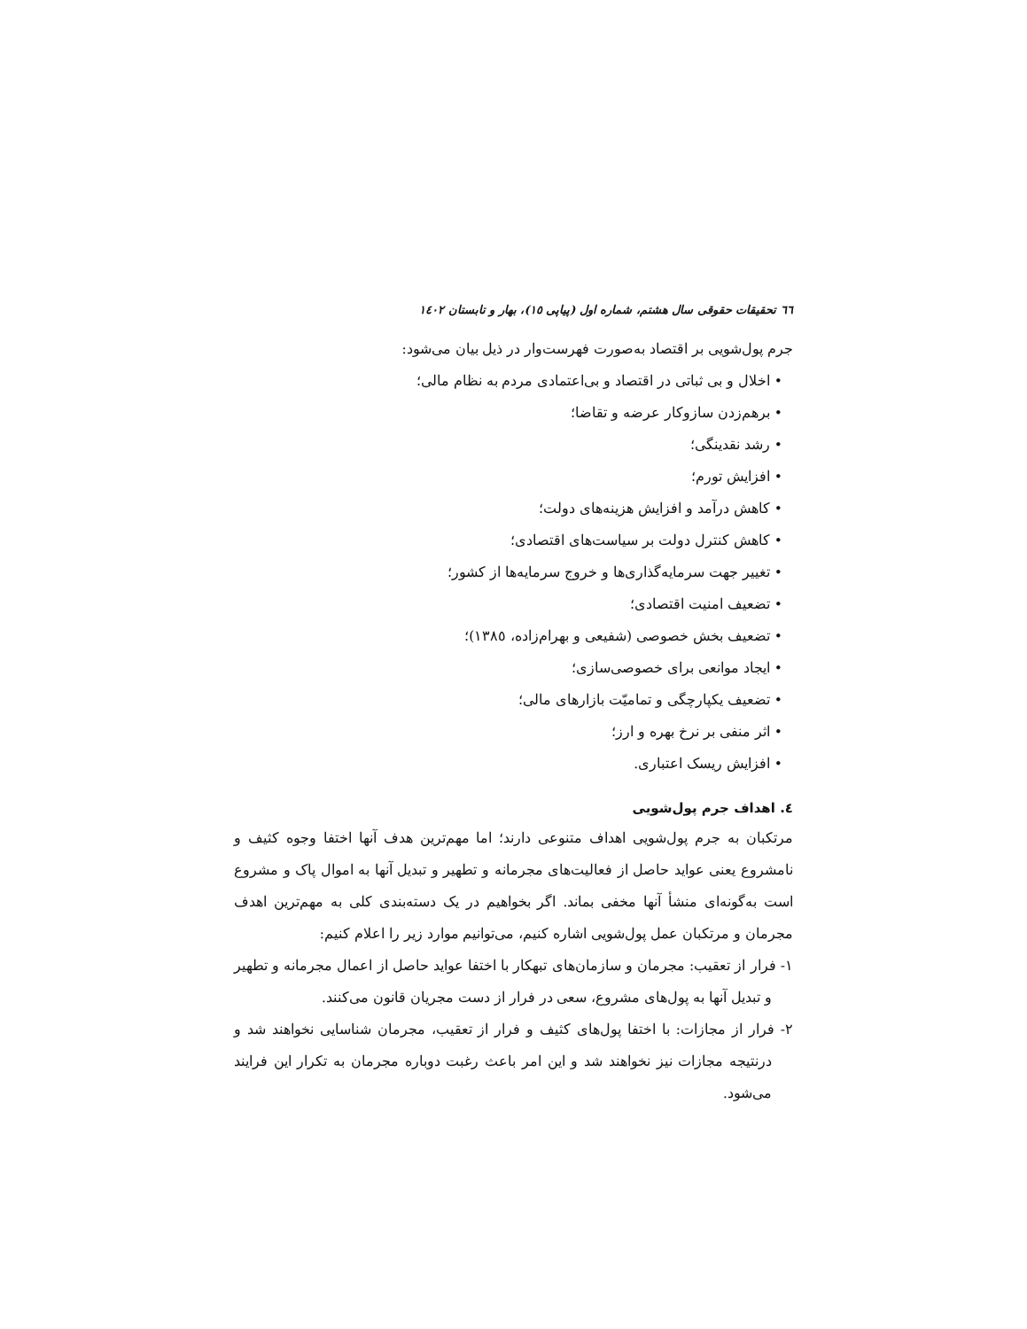٦٦ تحقیقات حقوقی سال هشتم، شماره اول (پیاپی ١٥)، بهار و تابستان ١٤٠٢
جرم پول‌شویی بر اقتصاد به‌صورت فهرست‌وار در ذیل بیان می‌شود:
• اخلال و بی ثباتی در اقتصاد و بی‌اعتمادی مردم به نظام مالی؛
• برهم‌زدن سازوکار عرضه و تقاضا؛
• رشد نقدینگی؛
• افزایش تورم؛
• کاهش درآمد و افزایش هزینه‌های دولت؛
• کاهش کنترل دولت بر سیاست‌های اقتصادی؛
• تغییر جهت سرمایه‌گذاری‌ها و خروج سرمایه‌ها از کشور؛
• تضعیف امنیت اقتصادی؛
• تضعیف بخش خصوصی (شفیعی و بهرام‌زاده، ١٣٨٥)؛
• ایجاد موانعی برای خصوصی‌سازی؛
• تضعیف یکپارچگی و تمامیّت بازارهای مالی؛
• اثر منفی بر نرخ بهره و ارز؛
• افزایش ریسک اعتباری.
٤. اهداف جرم پول‌شویی
مرتکبان به جرم پول‌شویی اهداف متنوعی دارند؛ اما مهم‌ترین هدف آنها اختفا وجوه کثیف و نامشروع یعنی عواید حاصل از فعالیت‌های مجرمانه و تطهیر و تبدیل آنها به اموال پاک و مشروع است به‌گونه‌ای منشأ آنها مخفی بماند. اگر بخواهیم در یک دسته‌بندی کلی به مهم‌ترین اهدف مجرمان و مرتکبان عمل پول‌شویی اشاره کنیم، می‌توانیم موارد زیر را اعلام کنیم:
١- فرار از تعقیب: مجرمان و سازمان‌های تبهکار با اختفا عواید حاصل از اعمال مجرمانه و تطهیر و تبدیل آنها به پول‌های مشروع، سعی در فرار از دست مجریان قانون می‌کنند.
٢- فرار از مجازات: با اختفا پول‌های کثیف و فرار از تعقیب، مجرمان شناسایی نخواهند شد و درنتیجه مجازات نیز نخواهند شد و این امر باعث رغبت دوباره مجرمان به تکرار این فرایند می‌شود.